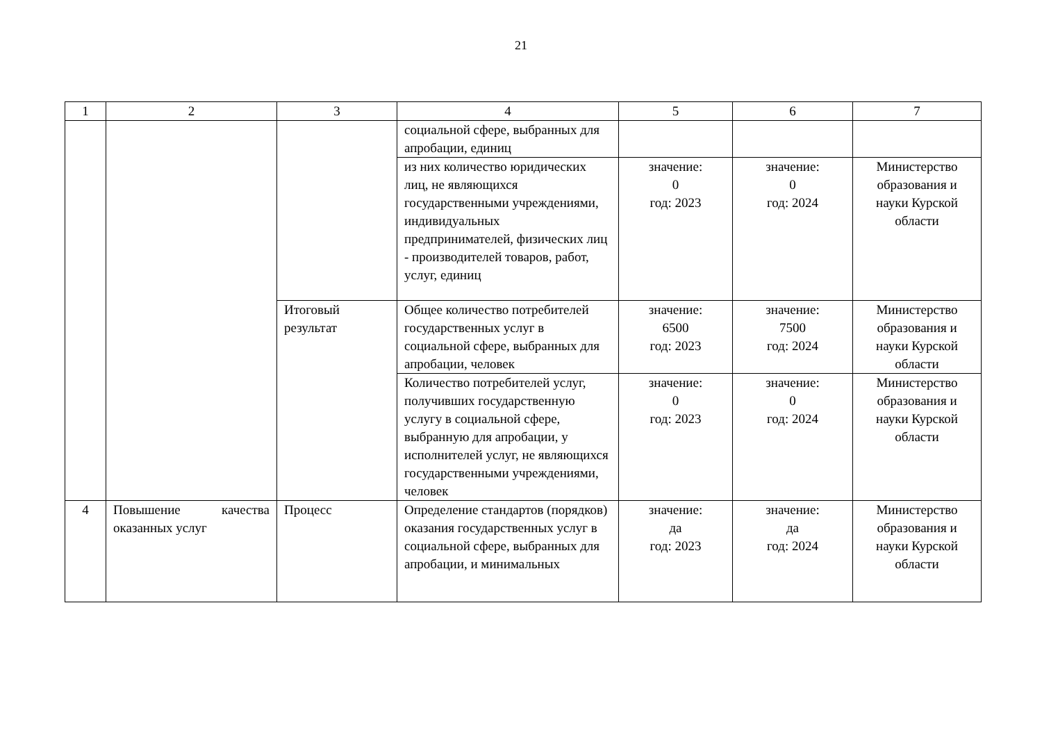21
| 1 | 2 | 3 | 4 | 5 | 6 | 7 |
| --- | --- | --- | --- | --- | --- | --- |
| | | | социальной сфере, выбранных для апробации, единиц | | | |
| | | | из них количество юридических лиц, не являющихся государственными учреждениями, индивидуальных предпринимателей, физических лиц - производителей товаров, работ, услуг, единиц | значение: 0 год: 2023 | значение: 0 год: 2024 | Министерство образования и науки Курской области |
| | | Итоговый результат | Общее количество потребителей государственных услуг в социальной сфере, выбранных для апробации, человек | значение: 6500 год: 2023 | значение: 7500 год: 2024 | Министерство образования и науки Курской области |
| | | | Количество потребителей услуг, получивших государственную услугу в социальной сфере, выбранную для апробации, у исполнителей услуг, не являющихся государственными учреждениями, человек | значение: 0 год: 2023 | значение: 0 год: 2024 | Министерство образования и науки Курской области |
| 4 | Повышение качества оказанных услуг | Процесс | Определение стандартов (порядков) оказания государственных услуг в социальной сфере, выбранных для апробации, и минимальных | значение: да год: 2023 | значение: да год: 2024 | Министерство образования и науки Курской области |